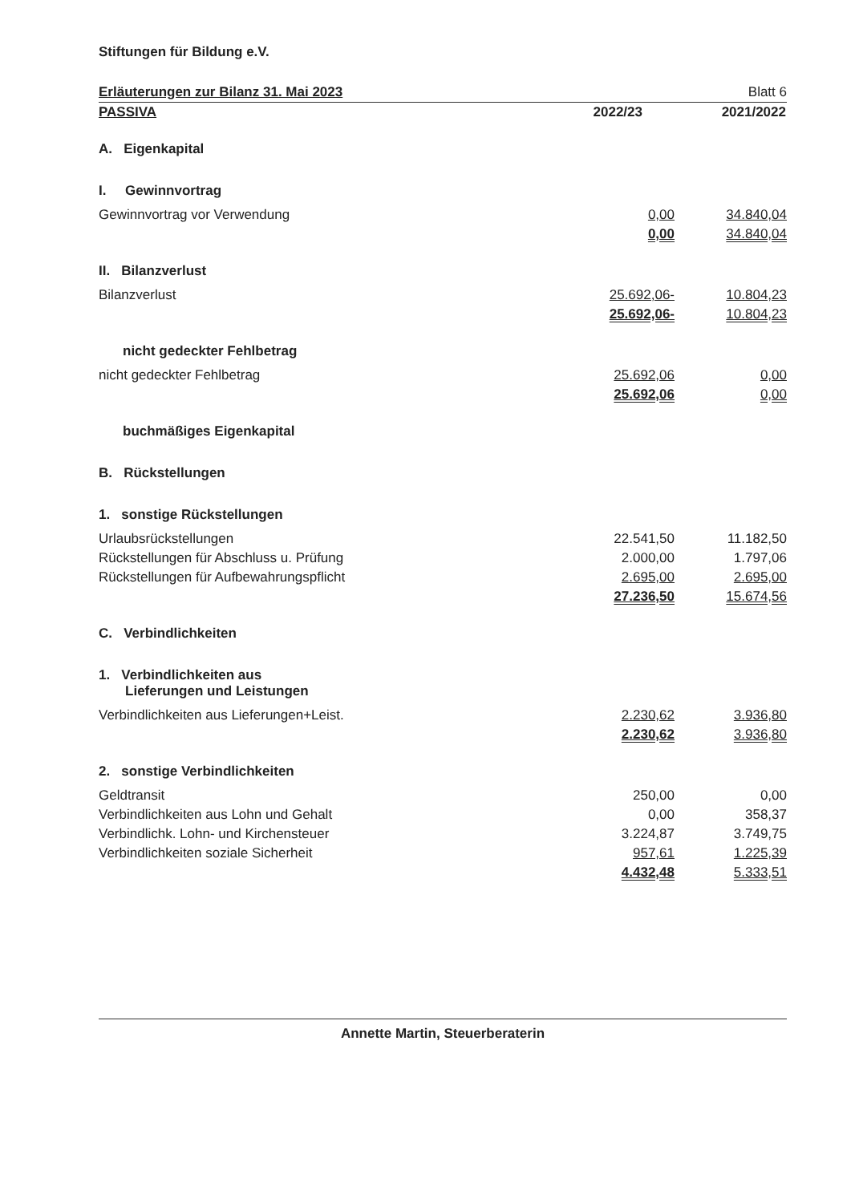Stiftungen für Bildung e.V.
Erläuterungen zur Bilanz 31. Mai 2023 Blatt 6
| PASSIVA | 2022/23 | 2021/2022 |
| A. Eigenkapital | | |
| I. Gewinnvortrag | | |
| Gewinnvortrag vor Verwendung | 0,00 | 34.840,04 |
| | 0,00 | 34.840,04 |
| II. Bilanzverlust | | |
| Bilanzverlust | 25.692,06- | 10.804,23 |
| | 25.692,06- | 10.804,23 |
| nicht gedeckter Fehlbetrag | | |
| nicht gedeckter Fehlbetrag | 25.692,06 | 0,00 |
| | 25.692,06 | 0,00 |
| buchmäßiges Eigenkapital | | |
| B. Rückstellungen | | |
| 1. sonstige Rückstellungen | | |
| Urlaubsrückstellungen | 22.541,50 | 11.182,50 |
| Rückstellungen für Abschluss u. Prüfung | 2.000,00 | 1.797,06 |
| Rückstellungen für Aufbewahrungspflicht | 2.695,00 | 2.695,00 |
| | 27.236,50 | 15.674,56 |
| C. Verbindlichkeiten | | |
| 1. Verbindlichkeiten aus Lieferungen und Leistungen | | |
| Verbindlichkeiten aus Lieferungen+Leist. | 2.230,62 | 3.936,80 |
| | 2.230,62 | 3.936,80 |
| 2. sonstige Verbindlichkeiten | | |
| Geldtransit | 250,00 | 0,00 |
| Verbindlichkeiten aus Lohn und Gehalt | 0,00 | 358,37 |
| Verbindlichk. Lohn- und Kirchensteuer | 3.224,87 | 3.749,75 |
| Verbindlichkeiten soziale Sicherheit | 957,61 | 1.225,39 |
| | 4.432,48 | 5.333,51 |
Annette Martin, Steuerberaterin